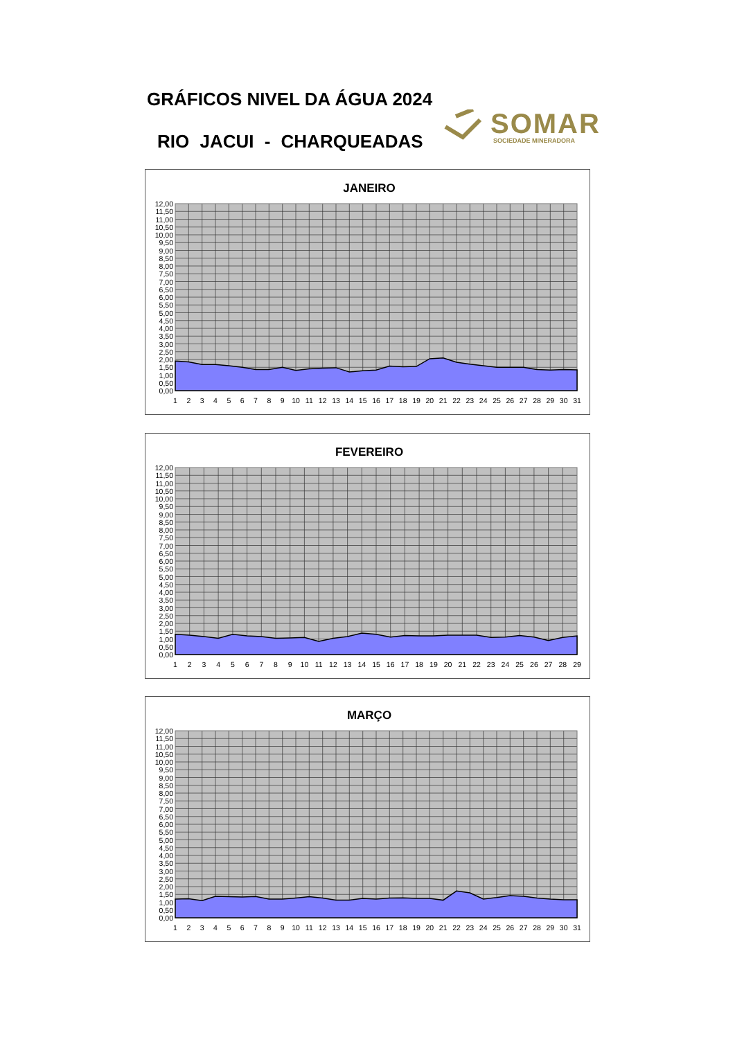GRÁFICOS NIVEL DA ÁGUA 2024
RIO JACUI - CHARQUEADAS
SOMAR
SOCIEDADE MINERADORA
JANEIRO
12,00
11,50
11,00
10,50
10,00
9,50
9,00
8,50
8,00
7,50
7,00
6,50
6,00
5,50
5,00
4,50
4,00
3,50
3,00
2,50
2,00
1,50
1,00
0,50
0,00
1
2
3
4
5
6
7
8
9
10
11
12
13
14
15
16
17
18
19
20
21
22
23
24
25
26
27
28
29
30
31
FEVEREIRO
12,00
11,50
11,00
10,50
10,00
9,50
9,00
8,50
8,00
7,50
7,00
6,50
6,00
5,50
5,00
4,50
4,00
3,50
3,00
2,50
2,00
1,50
1,00
0,50
0,00
1
2
3
4
5
6
7
8
9
10
11
12
13
14
15
16
17
18
19
20
21
22
23
24
25
26
27
28
29
MARÇO
12,00
11,50
11,00
10,50
10,00
9,50
9,00
8,50
8,00
7,50
7,00
6,50
6,00
5,50
5,00
4,50
4,00
3,50
3,00
2,50
2,00
1,50
1,00
0,50
0,00
1
2
3
4
5
6
7
8
9
10
11
12
13
14
15
16
17
18
19
20
21
22
23
24
25
26
27
28
29
30
31